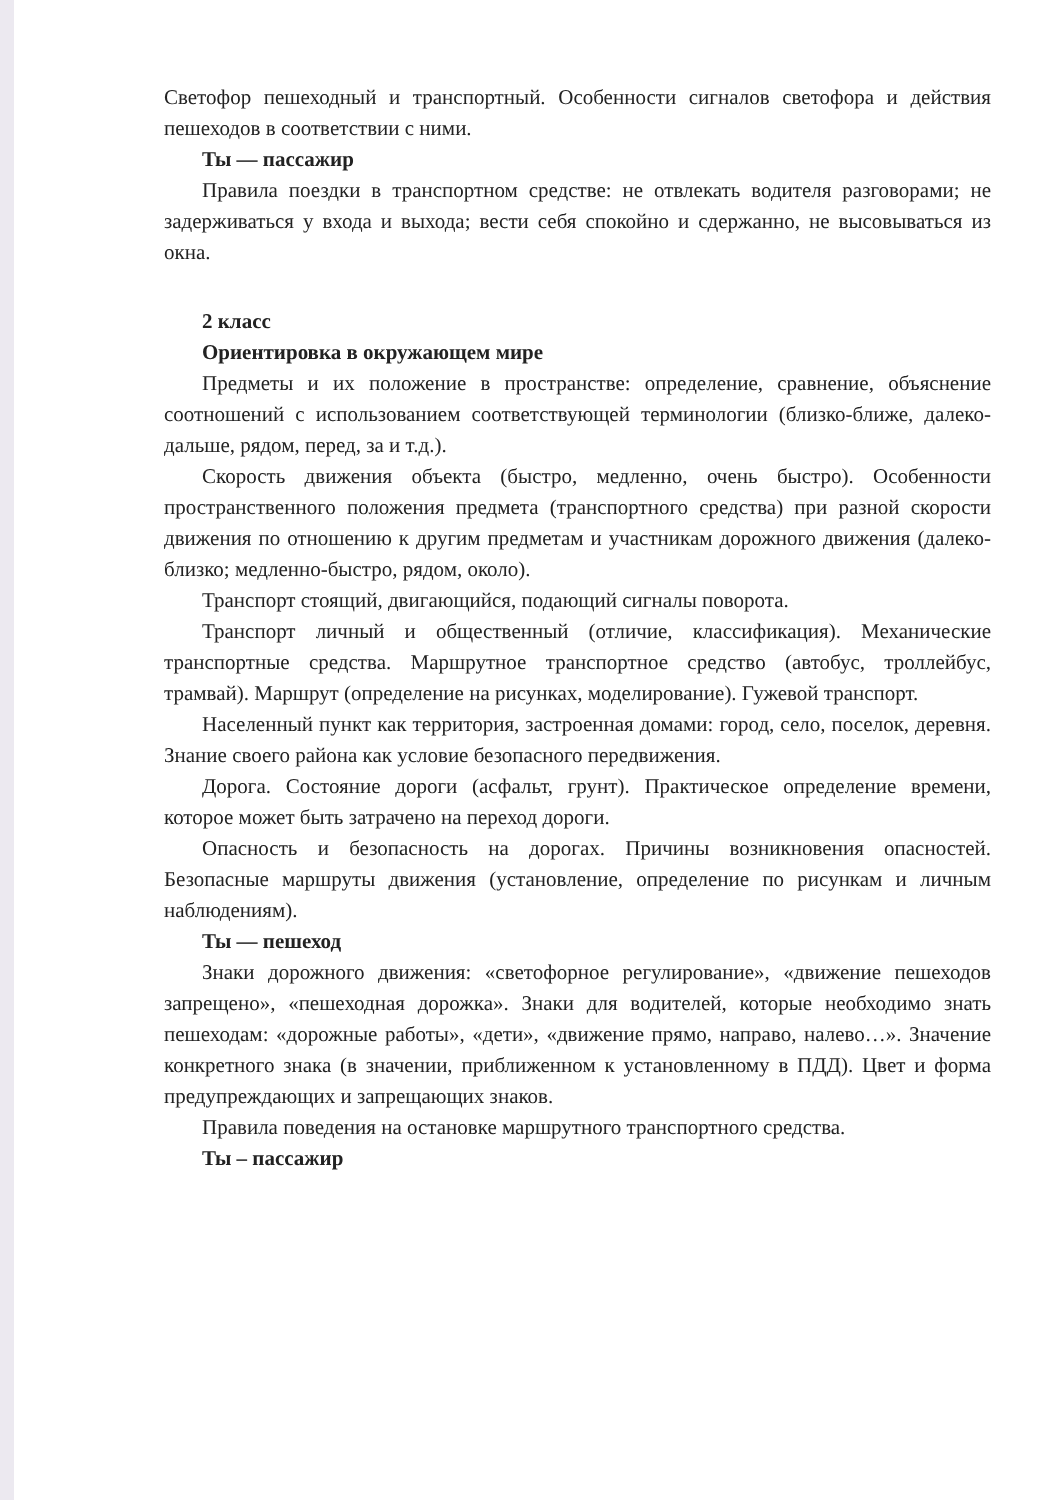Светофор пешеходный и транспортный. Особенности сигналов светофора и действия пешеходов в соответствии с ними.
Ты — пассажир
Правила поездки в транспортном средстве: не отвлекать водителя разговорами; не задерживаться у входа и выхода; вести себя спокойно и сдержанно, не высовываться из окна.
2 класс
Ориентировка в окружающем мире
Предметы и их положение в пространстве: определение, сравнение, объяснение соотношений с использованием соответствующей терминологии (близко-ближе, далеко-дальше, рядом, перед, за и т.д.).
Скорость движения объекта (быстро, медленно, очень быстро). Особенности пространственного положения предмета (транспортного средства) при разной скорости движения по отношению к другим предметам и участникам дорожного движения (далеко-близко; медленно-быстро, рядом, около).
Транспорт стоящий, двигающийся, подающий сигналы поворота.
Транспорт личный и общественный (отличие, классификация). Механические транспортные средства. Маршрутное транспортное средство (автобус, троллейбус, трамвай). Маршрут (определение на рисунках, моделирование). Гужевой транспорт.
Населенный пункт как территория, застроенная домами: город, село, поселок, деревня. Знание своего района как условие безопасного передвижения.
Дорога. Состояние дороги (асфальт, грунт). Практическое определение времени, которое может быть затрачено на переход дороги.
Опасность и безопасность на дорогах. Причины возникновения опасностей. Безопасные маршруты движения (установление, определение по рисункам и личным наблюдениям).
Ты — пешеход
Знаки дорожного движения: «светофорное регулирование», «движение пешеходов запрещено», «пешеходная дорожка». Знаки для водителей, которые необходимо знать пешеходам: «дорожные работы», «дети», «движение прямо, направо, налево…». Значение конкретного знака (в значении, приближенном к установленному в ПДД). Цвет и форма предупреждающих и запрещающих знаков.
Правила поведения на остановке маршрутного транспортного средства.
Ты – пассажир